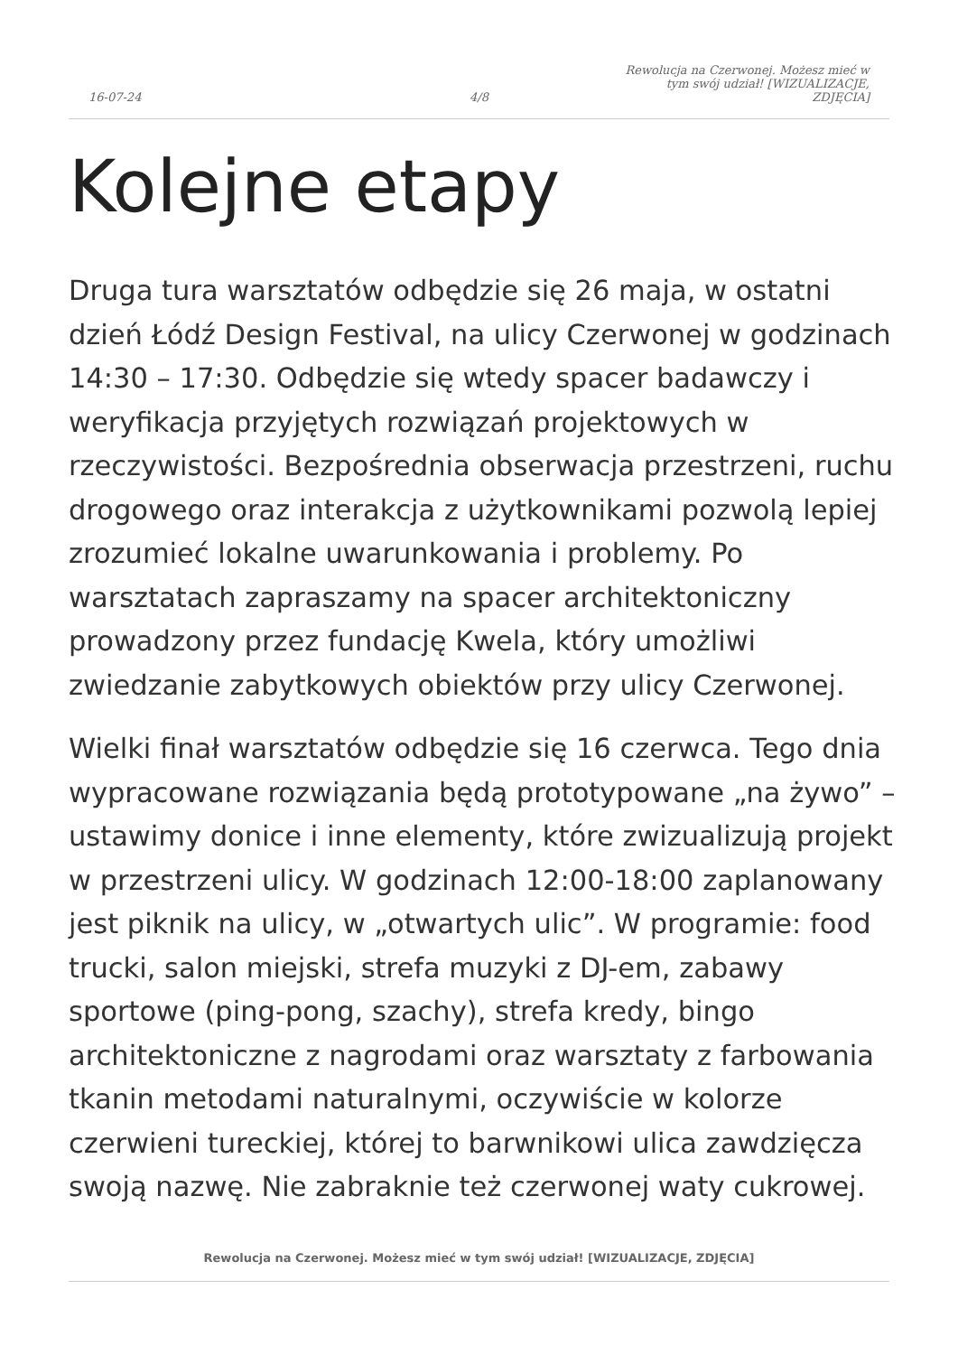16-07-24
4/8
Rewolucja na Czerwonej. Możesz mieć w tym swój udział! [WIZUALIZACJE, ZDJĘCIA]
Kolejne etapy
Druga tura warsztatów odbędzie się 26 maja, w ostatni dzień Łódź Design Festival, na ulicy Czerwonej w godzinach 14:30 – 17:30. Odbędzie się wtedy spacer badawczy i weryfikacja przyjętych rozwiązań projektowych w rzeczywistości. Bezpośrednia obserwacja przestrzeni, ruchu drogowego oraz interakcja z użytkownikami pozwolą lepiej zrozumieć lokalne uwarunkowania i problemy. Po warsztatach zapraszamy na spacer architektoniczny prowadzony przez fundację Kwela, który umożliwi zwiedzanie zabytkowych obiektów przy ulicy Czerwonej.
Wielki finał warsztatów odbędzie się 16 czerwca. Tego dnia wypracowane rozwiązania będą prototypowane „na żywo” – ustawimy donice i inne elementy, które zwizualizują projekt w przestrzeni ulicy. W godzinach 12:00-18:00 zaplanowany jest piknik na ulicy, w „otwartych ulic”. W programie: food trucki, salon miejski, strefa muzyki z DJ-em, zabawy sportowe (ping-pong, szachy), strefa kredy, bingo architektoniczne z nagrodami oraz warsztaty z farbowania tkanin metodami naturalnymi, oczywiście w kolorze czerwieni tureckiej, której to barwnikowi ulica zawdzięcza swoją nazwę. Nie zabraknie też czerwonej waty cukrowej.
Rewolucja na Czerwonej. Możesz mieć w tym swój udział! [WIZUALIZACJE, ZDJĘCIA]